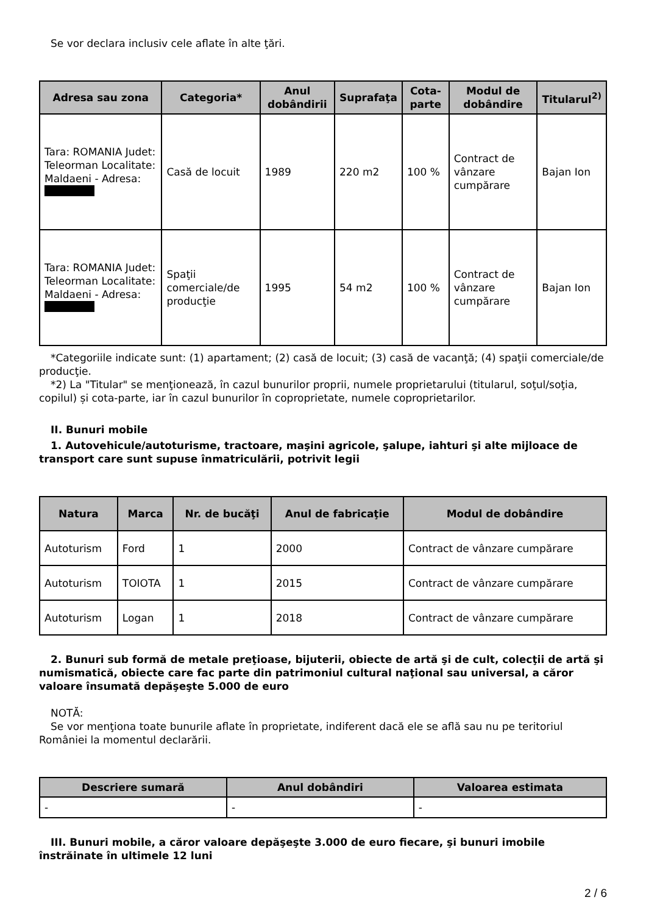Se vor declara inclusiv cele aflate în alte ţări.
| Adresa sau zona | Categoria* | Anul dobândirii | Suprafaţa | Cota-parte | Modul de dobândire | Titularul<sup>2)</sup> |
| --- | --- | --- | --- | --- | --- | --- |
| Tara: ROMANIA Judet: Teleorman Localitate: Maldaeni - Adresa: | Casă de locuit | 1989 | 220 m2 | 100 % | Contract de vânzare cumpărare | Bajan Ion |
| Tara: ROMANIA Judet: Teleorman Localitate: Maldaeni - Adresa: | Spaţii comerciale/de producţie | 1995 | 54 m2 | 100 % | Contract de vânzare cumpărare | Bajan Ion |
*Categoriile indicate sunt: (1) apartament; (2) casă de locuit; (3) casă de vacanţă; (4) spaţii comerciale/de producţie.
*2) La "Titular" se menţionează, în cazul bunurilor proprii, numele proprietarului (titularul, soţul/soţia, copilul) și cota-parte, iar în cazul bunurilor în coproprietate, numele coproprietarilor.
II. Bunuri mobile
1. Autovehicule/autoturisme, tractoare, maşini agricole, şalupe, iahturi şi alte mijloace de transport care sunt supuse înmatriculării, potrivit legii
| Natura | Marca | Nr. de bucăţi | Anul de fabricaţie | Modul de dobândire |
| --- | --- | --- | --- | --- |
| Autoturism | Ford | 1 | 2000 | Contract de vânzare cumpărare |
| Autoturism | TOIOTA | 1 | 2015 | Contract de vânzare cumpărare |
| Autoturism | Logan | 1 | 2018 | Contract de vânzare cumpărare |
2. Bunuri sub formă de metale preţioase, bijuterii, obiecte de artă şi de cult, colecţii de artă şi numismatică, obiecte care fac parte din patrimoniul cultural naţional sau universal, a căror valoare însumată depăşeşte 5.000 de euro
NOTĂ:
Se vor menţiona toate bunurile aflate în proprietate, indiferent dacă ele se află sau nu pe teritoriul României la momentul declarării.
| Descriere sumară | Anul dobândiri | Valoarea estimata |
| --- | --- | --- |
| - | - | - |
III. Bunuri mobile, a căror valoare depăşeşte 3.000 de euro fiecare, şi bunuri imobile înstrăinate în ultimele 12 luni
2 / 6